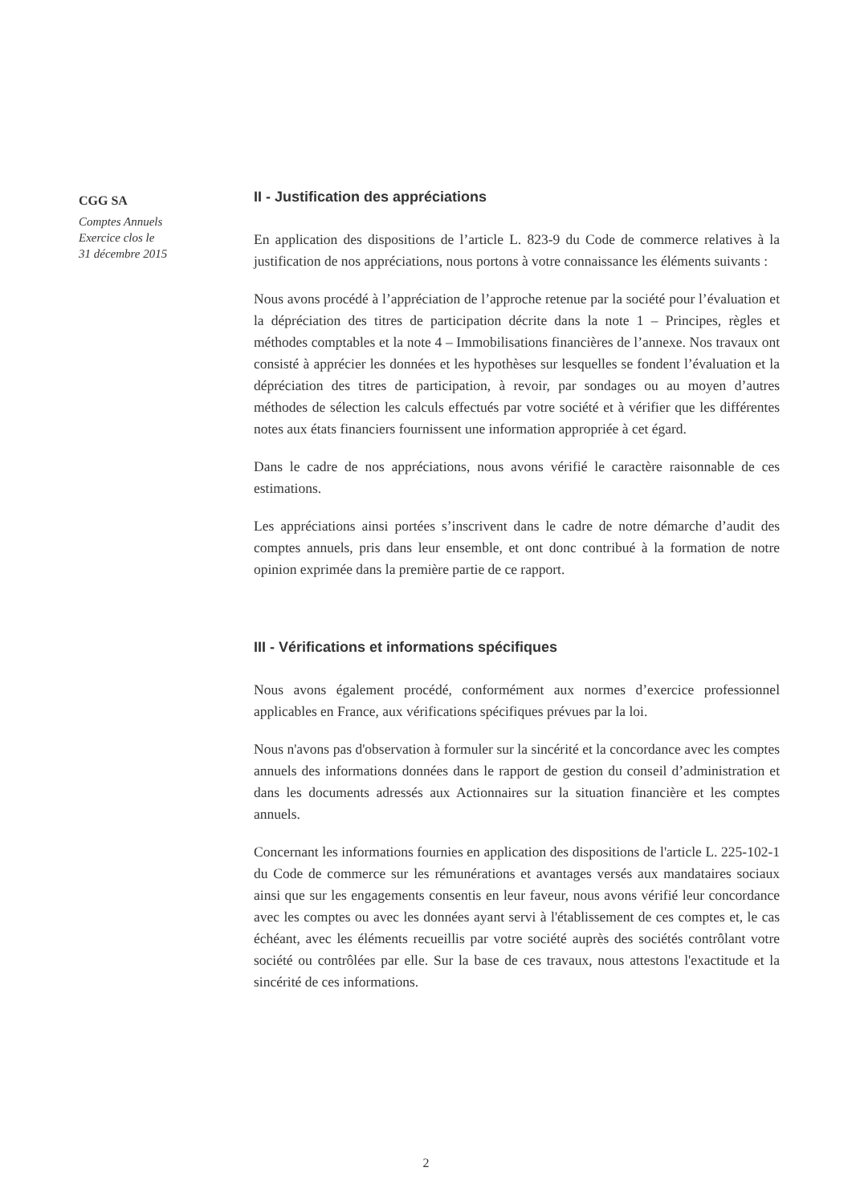CGG SA
Comptes Annuels
Exercice clos le
31 décembre 2015
II - Justification des appréciations
En application des dispositions de l’article L. 823-9 du Code de commerce relatives à la justification de nos appréciations, nous portons à votre connaissance les éléments suivants :
Nous avons procédé à l’appréciation de l’approche retenue par la société pour l’évaluation et la dépréciation des titres de participation décrite dans la note 1 – Principes, règles et méthodes comptables et la note 4 – Immobilisations financières de l’annexe. Nos travaux ont consisté à apprécier les données et les hypothèses sur lesquelles se fondent l’évaluation et la dépréciation des titres de participation, à revoir, par sondages ou au moyen d’autres méthodes de sélection les calculs effectués par votre société et à vérifier que les différentes notes aux états financiers fournissent une information appropriée à cet égard.
Dans le cadre de nos appréciations, nous avons vérifié le caractère raisonnable de ces estimations.
Les appréciations ainsi portées s’inscrivent dans le cadre de notre démarche d’audit des comptes annuels, pris dans leur ensemble, et ont donc contribué à la formation de notre opinion exprimée dans la première partie de ce rapport.
III - Vérifications et informations spécifiques
Nous avons également procédé, conformément aux normes d’exercice professionnel applicables en France, aux vérifications spécifiques prévues par la loi.
Nous n'avons pas d'observation à formuler sur la sincérité et la concordance avec les comptes annuels des informations données dans le rapport de gestion du conseil d’administration et dans les documents adressés aux Actionnaires sur la situation financière et les comptes annuels.
Concernant les informations fournies en application des dispositions de l'article L. 225-102-1 du Code de commerce sur les rémunérations et avantages versés aux mandataires sociaux ainsi que sur les engagements consentis en leur faveur, nous avons vérifié leur concordance avec les comptes ou avec les données ayant servi à l'établissement de ces comptes et, le cas échéant, avec les éléments recueillis par votre société auprès des sociétés contrôlant votre société ou contrôlées par elle. Sur la base de ces travaux, nous attestons l'exactitude et la sincérité de ces informations.
2